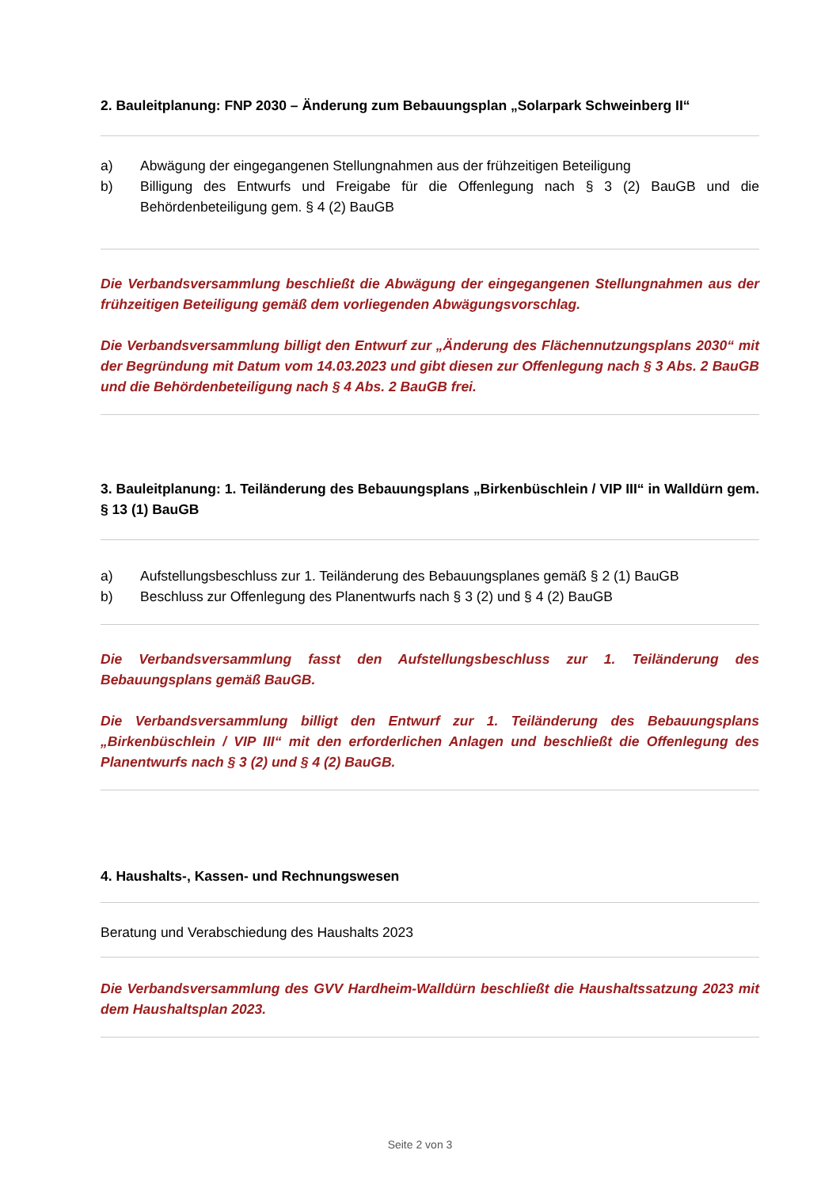2. Bauleitplanung: FNP 2030 – Änderung zum Bebauungsplan „Solarpark Schweinberg II“
a) Abwägung der eingegangenen Stellungnahmen aus der frühzeitigen Beteiligung
b) Billigung des Entwurfs und Freigabe für die Offenlegung nach § 3 (2) BauGB und die Behördenbeteiligung gem. § 4 (2) BauGB
Die Verbandsversammlung beschließt die Abwägung der eingegangenen Stellungnahmen aus der frühzeitigen Beteiligung gemäß dem vorliegenden Abwägungsvorschlag.
Die Verbandsversammlung billigt den Entwurf zur „Änderung des Flächennutzungsplans 2030“ mit der Begründung mit Datum vom 14.03.2023 und gibt diesen zur Offenlegung nach § 3 Abs. 2 BauGB und die Behördenbeteiligung nach § 4 Abs. 2 BauGB frei.
3. Bauleitplanung: 1. Teiländerung des Bebauungsplans „Birkenbüschlein / VIP III“ in Walldürn gem. § 13 (1) BauGB
a) Aufstellungsbeschluss zur 1. Teiländerung des Bebauungsplanes gemäß § 2 (1) BauGB
b) Beschluss zur Offenlegung des Planentwurfs nach § 3 (2) und § 4 (2) BauGB
Die Verbandsversammlung fasst den Aufstellungsbeschluss zur 1. Teiländerung des Bebauungsplans gemäß BauGB.
Die Verbandsversammlung billigt den Entwurf zur 1. Teiländerung des Bebauungsplans „Birkenbüschlein / VIP III“ mit den erforderlichen Anlagen und beschließt die Offenlegung des Planentwurfs nach § 3 (2) und § 4 (2) BauGB.
4. Haushalts-, Kassen- und Rechnungswesen
Beratung und Verabschiedung des Haushalts 2023
Die Verbandsversammlung des GVV Hardheim-Walldürn beschließt die Haushaltssatzung 2023 mit dem Haushaltsplan 2023.
Seite 2 von 3